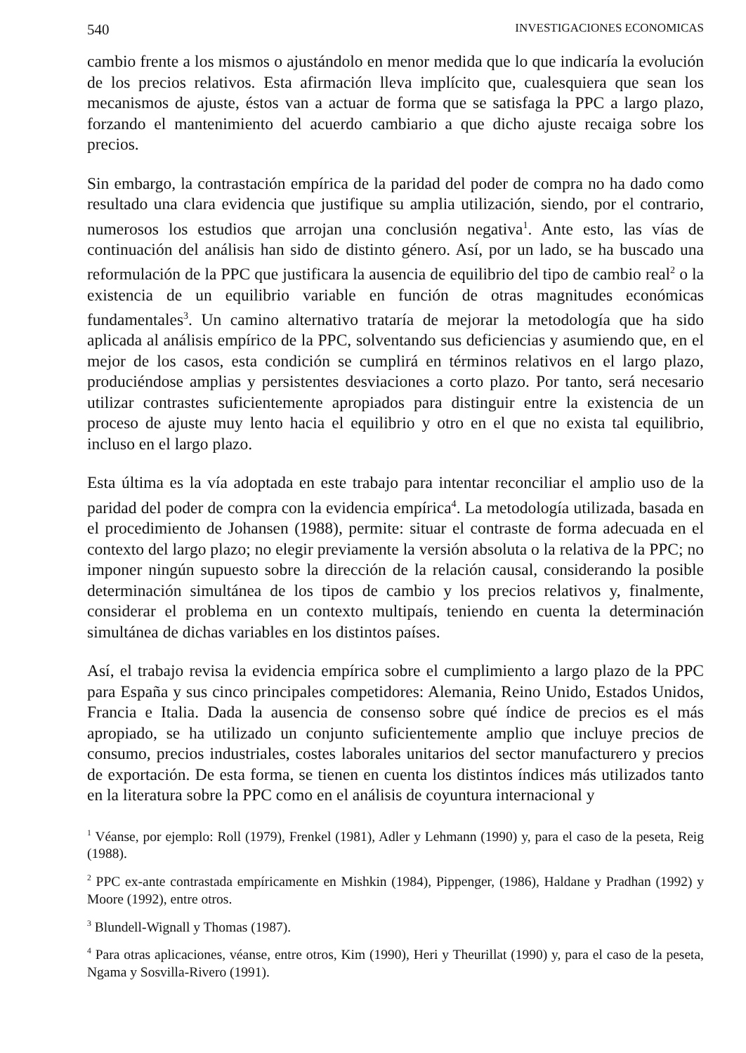540 INVESTIGACIONES ECONOMICAS
cambio frente a los mismos o ajustándolo en menor medida que lo que indicaría la evolución de los precios relativos. Esta afirmación lleva implícito que, cualesquiera que sean los mecanismos de ajuste, éstos van a actuar de forma que se satisfaga la PPC a largo plazo, forzando el mantenimiento del acuerdo cambiario a que dicho ajuste recaiga sobre los precios.
Sin embargo, la contrastación empírica de la paridad del poder de compra no ha dado como resultado una clara evidencia que justifique su amplia utilización, siendo, por el contrario, numerosos los estudios que arrojan una conclusión negativa<sup>1</sup>. Ante esto, las vías de continuación del análisis han sido de distinto género. Así, por un lado, se ha buscado una reformulación de la PPC que justificara la ausencia de equilibrio del tipo de cambio real<sup>2</sup> o la existencia de un equilibrio variable en función de otras magnitudes económicas fundamentales<sup>3</sup>. Un camino alternativo trataría de mejorar la metodología que ha sido aplicada al análisis empírico de la PPC, solventando sus deficiencias y asumiendo que, en el mejor de los casos, esta condición se cumplirá en términos relativos en el largo plazo, produciéndose amplias y persistentes desviaciones a corto plazo. Por tanto, será necesario utilizar contrastes suficientemente apropiados para distinguir entre la existencia de un proceso de ajuste muy lento hacia el equilibrio y otro en el que no exista tal equilibrio, incluso en el largo plazo.
Esta última es la vía adoptada en este trabajo para intentar reconciliar el amplio uso de la paridad del poder de compra con la evidencia empírica<sup>4</sup>. La metodología utilizada, basada en el procedimiento de Johansen (1988), permite: situar el contraste de forma adecuada en el contexto del largo plazo; no elegir previamente la versión absoluta o la relativa de la PPC; no imponer ningún supuesto sobre la dirección de la relación causal, considerando la posible determinación simultánea de los tipos de cambio y los precios relativos y, finalmente, considerar el problema en un contexto multipaís, teniendo en cuenta la determinación simultánea de dichas variables en los distintos países.
Así, el trabajo revisa la evidencia empírica sobre el cumplimiento a largo plazo de la PPC para España y sus cinco principales competidores: Alemania, Reino Unido, Estados Unidos, Francia e Italia. Dada la ausencia de consenso sobre qué índice de precios es el más apropiado, se ha utilizado un conjunto suficientemente amplio que incluye precios de consumo, precios industriales, costes laborales unitarios del sector manufacturero y precios de exportación. De esta forma, se tienen en cuenta los distintos índices más utilizados tanto en la literatura sobre la PPC como en el análisis de coyuntura internacional y
<sup>1</sup> Véanse, por ejemplo: Roll (1979), Frenkel (1981), Adler y Lehmann (1990) y, para el caso de la peseta, Reig (1988).
<sup>2</sup> PPC ex-ante contrastada empíricamente en Mishkin (1984), Pippenger, (1986), Haldane y Pradhan (1992) y Moore (1992), entre otros.
<sup>3</sup> Blundell-Wignall y Thomas (1987).
<sup>4</sup> Para otras aplicaciones, véanse, entre otros, Kim (1990), Heri y Theurillat (1990) y, para el caso de la peseta, Ngama y Sosvilla-Rivero (1991).